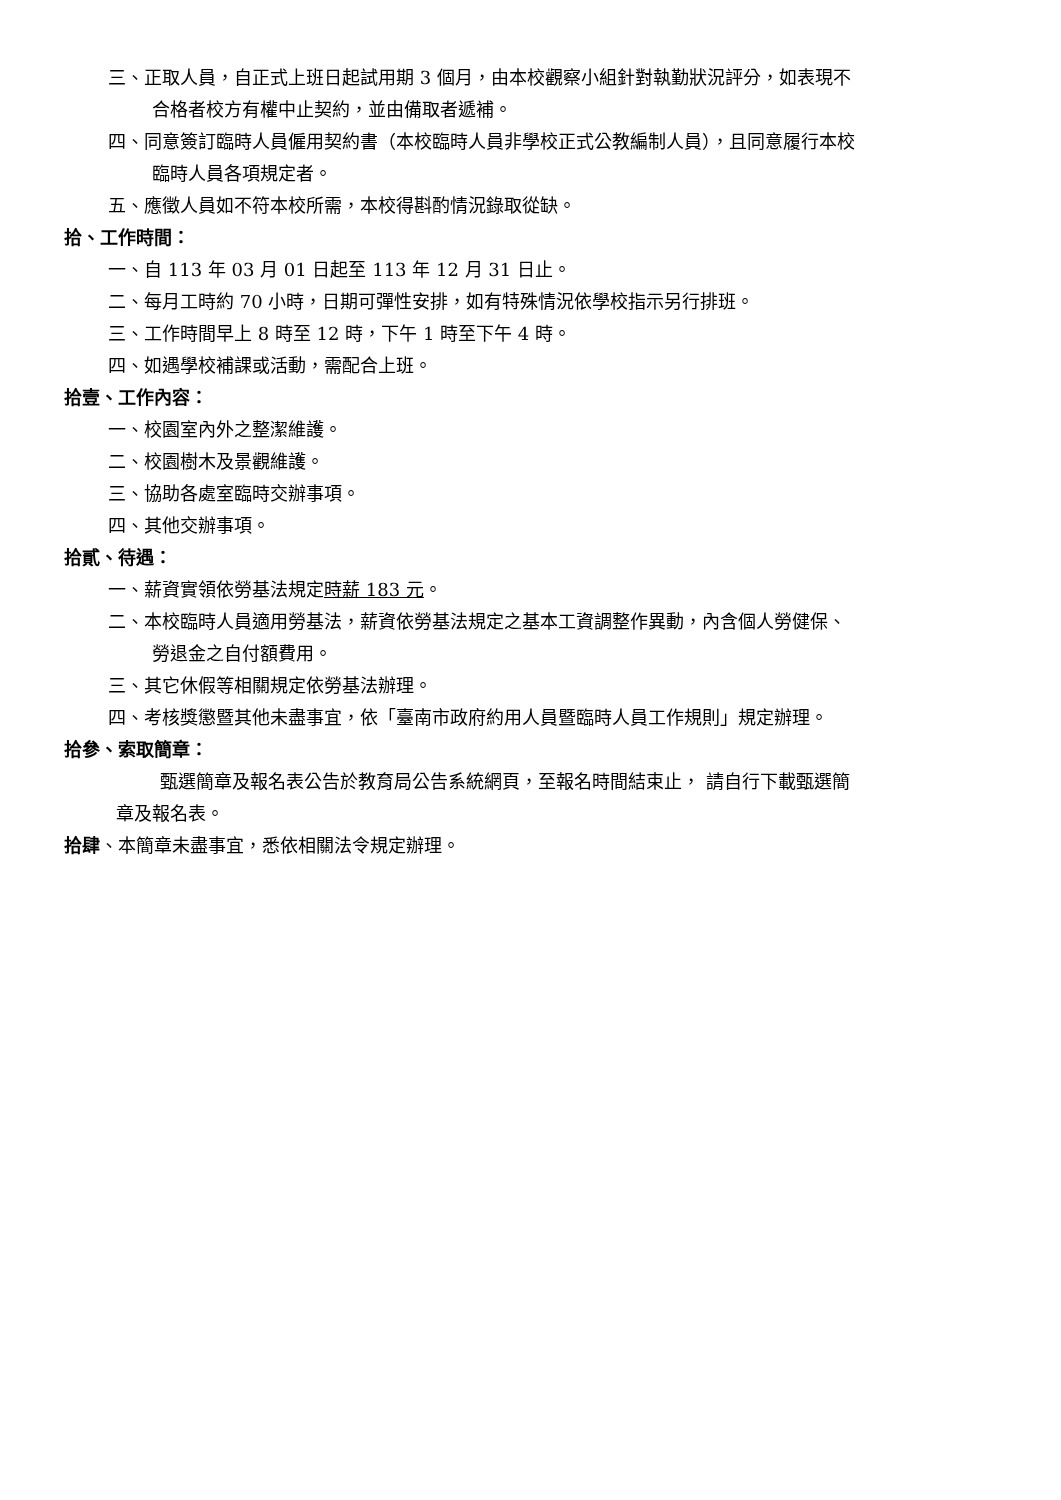三、正取人員，自正式上班日起試用期 3 個月，由本校觀察小組針對執勤狀況評分，如表現不
合格者校方有權中止契約，並由備取者遞補。
四、同意簽訂臨時人員僱用契約書（本校臨時人員非學校正式公教編制人員），且同意履行本校
臨時人員各項規定者。
五、應徵人員如不符本校所需，本校得斟酌情況錄取從缺。
拾、工作時間：
一、自 113 年 03 月 01 日起至 113 年 12 月 31 日止。
二、每月工時約 70 小時，日期可彈性安排，如有特殊情況依學校指示另行排班。
三、工作時間早上 8 時至 12 時，下午 1 時至下午 4 時。
四、如遇學校補課或活動，需配合上班。
拾壹、工作內容：
一、校園室內外之整潔維護。
二、校園樹木及景觀維護。
三、協助各處室臨時交辦事項。
四、其他交辦事項。
拾貳、待遇：
一、薪資實領依勞基法規定時薪 183 元。
二、本校臨時人員適用勞基法，薪資依勞基法規定之基本工資調整作異動，內含個人勞健保、
勞退金之自付額費用。
三、其它休假等相關規定依勞基法辦理。
四、考核獎懲暨其他未盡事宜，依「臺南市政府約用人員暨臨時人員工作規則」規定辦理。
拾參、索取簡章：
甄選簡章及報名表公告於教育局公告系統網頁，至報名時間結束止， 請自行下載甄選簡
章及報名表。
拾肆、本簡章未盡事宜，悉依相關法令規定辦理。